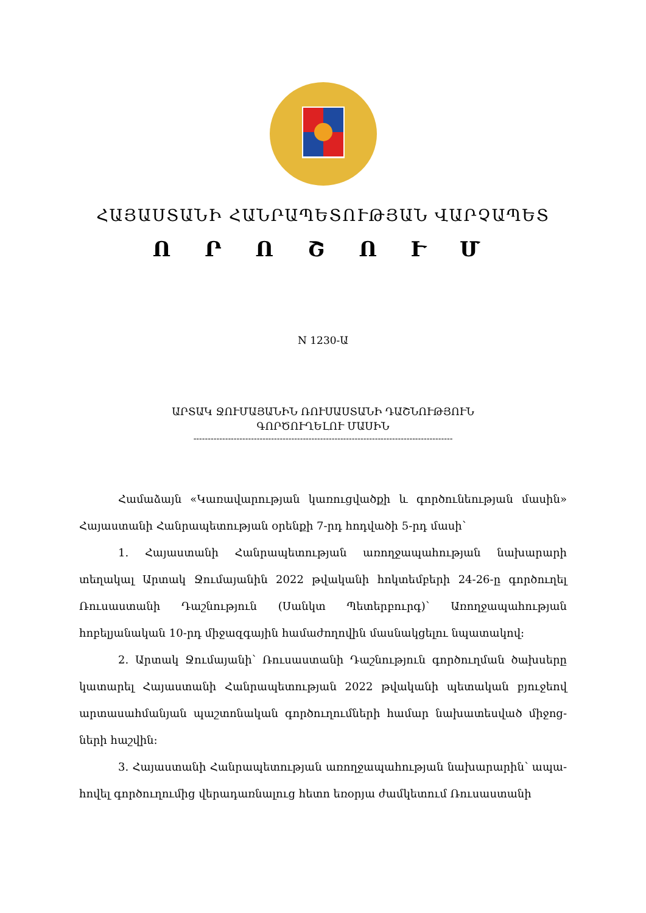ՀԱՅԱՍՏԱՆԻ ՀԱՆՐԱՊԵՏՈՒԹՅԱՆ ՎԱՐՉԱՊԵՏ
Ո Ր Ո Շ Ո Ւ Մ
N 1230-Ա
ԱՐՏԱԿ ՋՈՒՄԱՅԱՆԻՆ ՌՈՒՍԱՍՏԱՆԻ ԴԱՇՆՈՒԹՅՈՒՆ
ԳՈՐԾՈՒՂԵԼՈՒ ՄԱՍԻՆ
------------------------------------------------------------------------------------------
Համաձայն «Կառավարության կառուցվածքի և գործունեության մասին» Հայաստանի Հանրապետության օրենքի 7-րդ հոդվածի 5-րդ մասի՝
1. Հայաստանի Հանրապետության առողջապահության նախարարի տեղակալ Արտակ Ջումայանին 2022 թվականի հոկտեմբերի 24-26-ը գործուղել Ռուսաստանի Դաշնություն (Սանկտ Պետերբուրգ)՝ Առողջապահության հոբելյանական 10-րդ միջազգային համաժողովին մասնակցելու նպատակով:
2. Արտակ Ջումայանի՝ Ռուսաստանի Դաշնություն գործուղման ծախսերը կատարել Հայաստանի Հանրապետության 2022 թվականի պետական բյուջեով արտասահմանյան պաշտոնական գործուղումների համար նախատեսված միջոց-ների հաշվին:
3. Հայաստանի Հանրապետության առողջապահության նախարարին՝ ապա-հովել գործուղումից վերադառնալուց հետո եռօրյա ժամկետում Ռուսաստանի